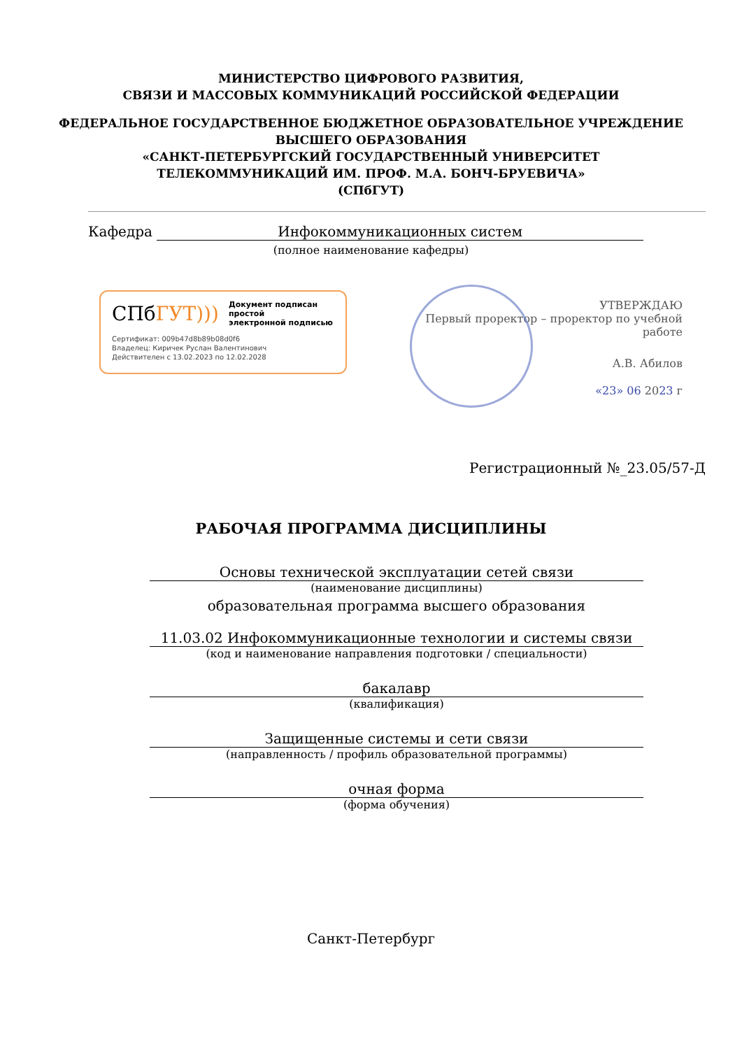МИНИСТЕРСТВО ЦИФРОВОГО РАЗВИТИЯ,
СВЯЗИ И МАССОВЫХ КОММУНИКАЦИЙ РОССИЙСКОЙ ФЕДЕРАЦИИ
ФЕДЕРАЛЬНОЕ ГОСУДАРСТВЕННОЕ БЮДЖЕТНОЕ ОБРАЗОВАТЕЛЬНОЕ УЧРЕЖДЕНИЕ
ВЫСШЕГО ОБРАЗОВАНИЯ
«САНКТ-ПЕТЕРБУРГСКИЙ ГОСУДАРСТВЕННЫЙ УНИВЕРСИТЕТ
ТЕЛЕКОММУНИКАЦИЙ ИМ. ПРОФ. М.А. БОНЧ-БРУЕВИЧА»
(СПбГУТ)
Кафедра Инфокоммуникационных систем
(полное наименование кафедры)
СПбГУТ))) Документ подписан простой
электронной подписью
Сертификат: 009b47d8b89b08d0f6
Владелец: Киричек Руслан Валентинович
Действителен с 13.02.2023 по 12.02.2028
УТВЕРЖДАЮ
Первый проректор – проректор по учебной работе
А.В. Абилов
«23» 06 2023 г
Регистрационный №_23.05/57-Д
РАБОЧАЯ ПРОГРАММА ДИСЦИПЛИНЫ
Основы технической эксплуатации сетей связи
(наименование дисциплины)
образовательная программа высшего образования
11.03.02 Инфокоммуникационные технологии и системы связи
(код и наименование направления подготовки / специальности)
бакалавр
(квалификация)
Защищенные системы и сети связи
(направленность / профиль образовательной программы)
очная форма
(форма обучения)
Санкт-Петербург